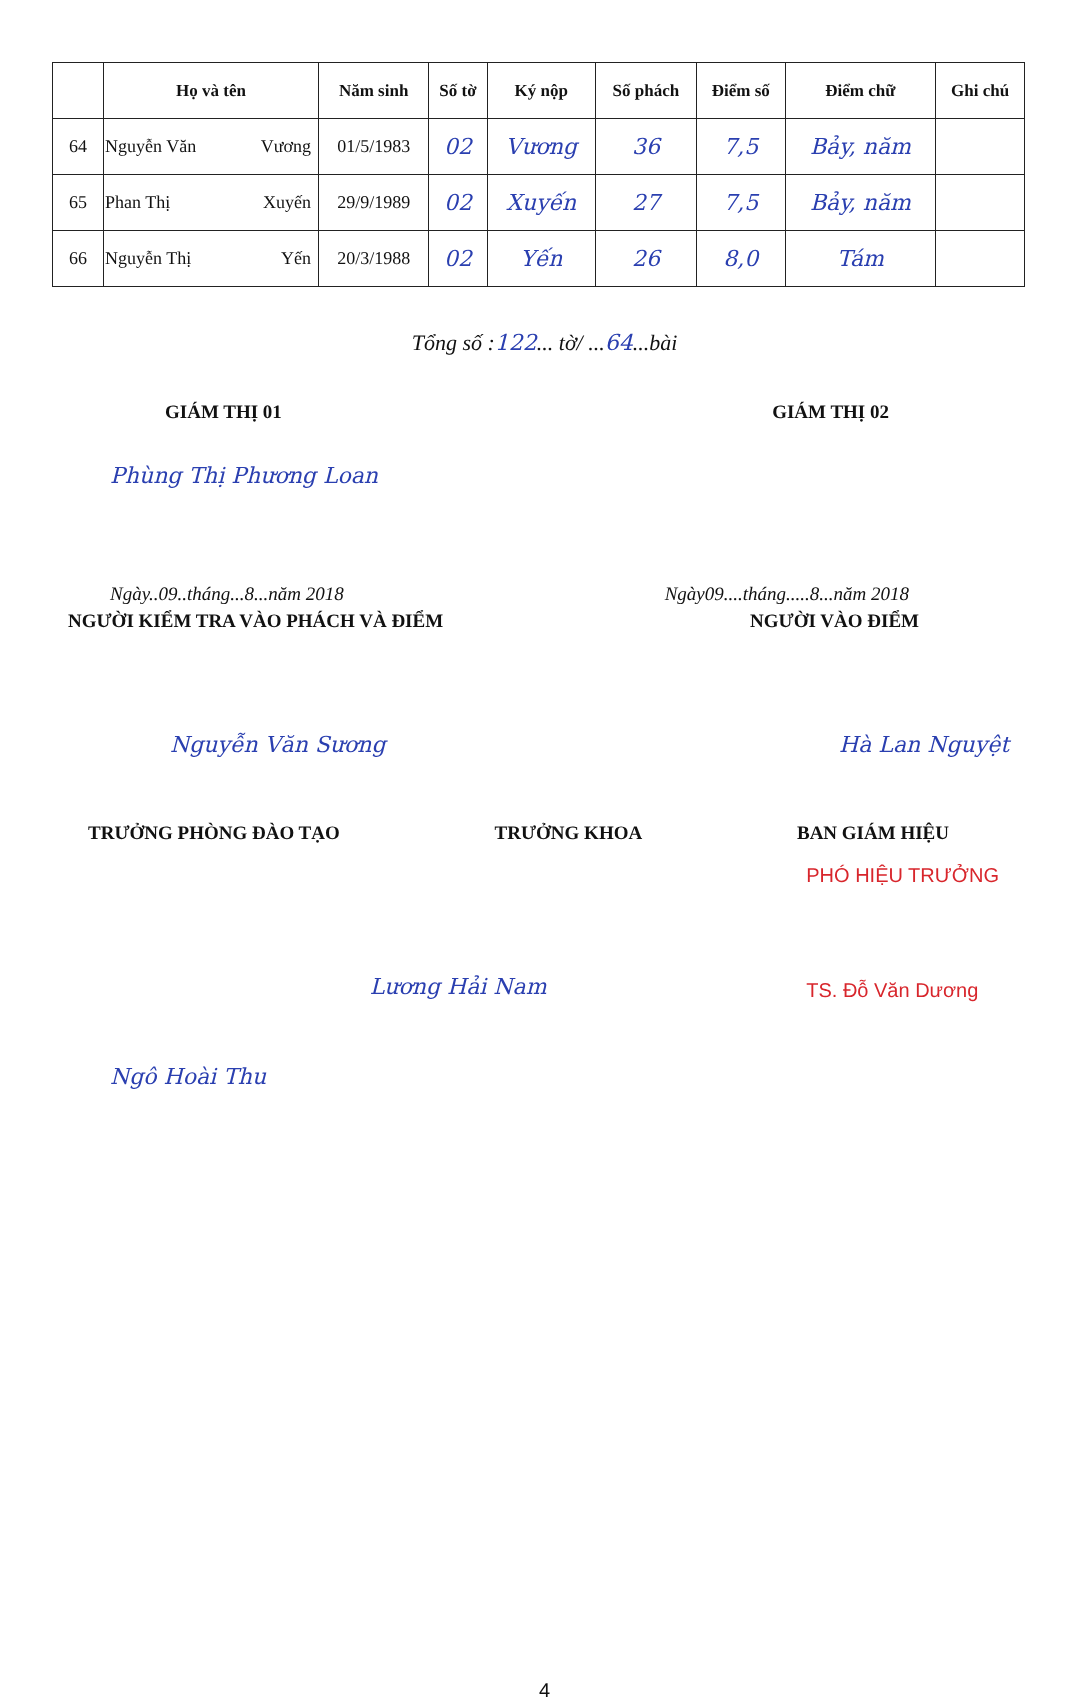| | Họ và tên | Năm sinh | Số tờ | Ký nộp | Số phách | Điểm số | Điểm chữ | Ghi chú |
| --- | --- | --- | --- | --- | --- | --- | --- | --- |
| 64 | Nguyễn Văn Vương | 01/5/1983 | 02 | Vương | 36 | 7,5 | Bảy, năm | |
| 65 | Phan Thị Xuyến | 29/9/1989 | 02 | Xuyến | 27 | 7,5 | Bảy, năm | |
| 66 | Nguyễn Thị Yến | 20/3/1988 | 02 | Yến | 26 | 8,0 | Tám | |
Tổng số :122... tờ/ ...64...bài
GIÁM THỊ 01 GIÁM THỊ 02
Phùng Thị Phương Loan
Ngày..09..tháng...8...năm 2018 Ngày09....tháng.....8...năm 2018
NGƯỜI KIỂM TRA VÀO PHÁCH VÀ ĐIỂM NGƯỜI VÀO ĐIỂM
Nguyễn Văn Sương Hà Lan Nguyệt
TRƯỞNG PHÒNG ĐÀO TẠO TRƯỞNG KHOA BAN GIÁM HIỆU
Lương Hải Nam PHÓ HIỆU TRƯỞNG
TS. Đỗ Văn Dương
Ngô Hoài Thu
4